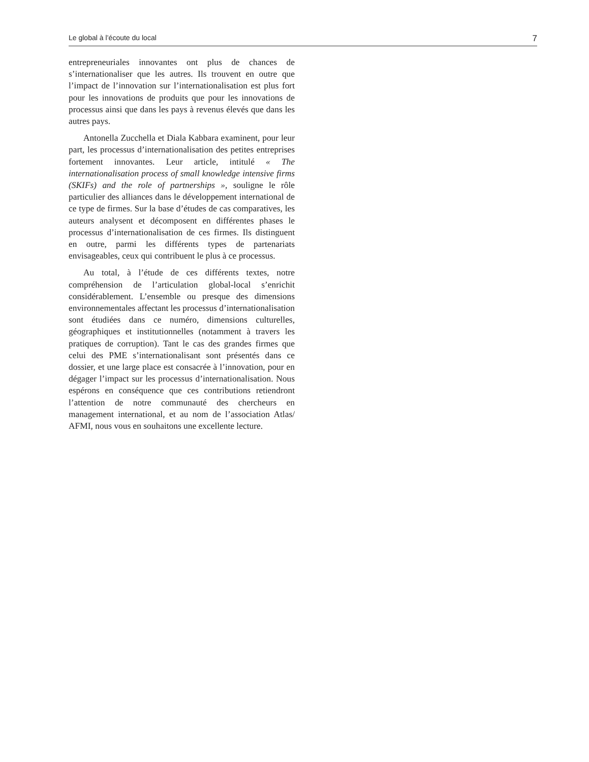Le global à l’écoute du local 7
entrepreneuriales innovantes ont plus de chances de s’internationaliser que les autres. Ils trouvent en outre que l’impact de l’innovation sur l’internationalisation est plus fort pour les innovations de produits que pour les innovations de processus ainsi que dans les pays à revenus élevés que dans les autres pays.
Antonella Zucchella et Diala Kabbara examinent, pour leur part, les processus d’internationalisation des petites entreprises fortement innovantes. Leur article, intitulé « The internationalisation process of small knowledge intensive firms (SKIFs) and the role of partnerships », souligne le rôle particulier des alliances dans le développement international de ce type de firmes. Sur la base d’études de cas comparatives, les auteurs analysent et décomposent en différentes phases le processus d’internationalisation de ces firmes. Ils distinguent en outre, parmi les différents types de partenariats envisageables, ceux qui contribuent le plus à ce processus.
Au total, à l’étude de ces différents textes, notre compréhension de l’articulation global-local s’enrichit considérablement. L’ensemble ou presque des dimensions environnementales affectant les processus d’internationalisation sont étudiées dans ce numéro, dimensions culturelles, géographiques et institutionnelles (notamment à travers les pratiques de corruption). Tant le cas des grandes firmes que celui des PME s’internationalisant sont présentés dans ce dossier, et une large place est consacrée à l’innovation, pour en dégager l’impact sur les processus d’internationalisation. Nous espérons en conséquence que ces contributions retiendront l’attention de notre communauté des chercheurs en management international, et au nom de l’association Atlas/ AFMI, nous vous en souhaitons une excellente lecture.